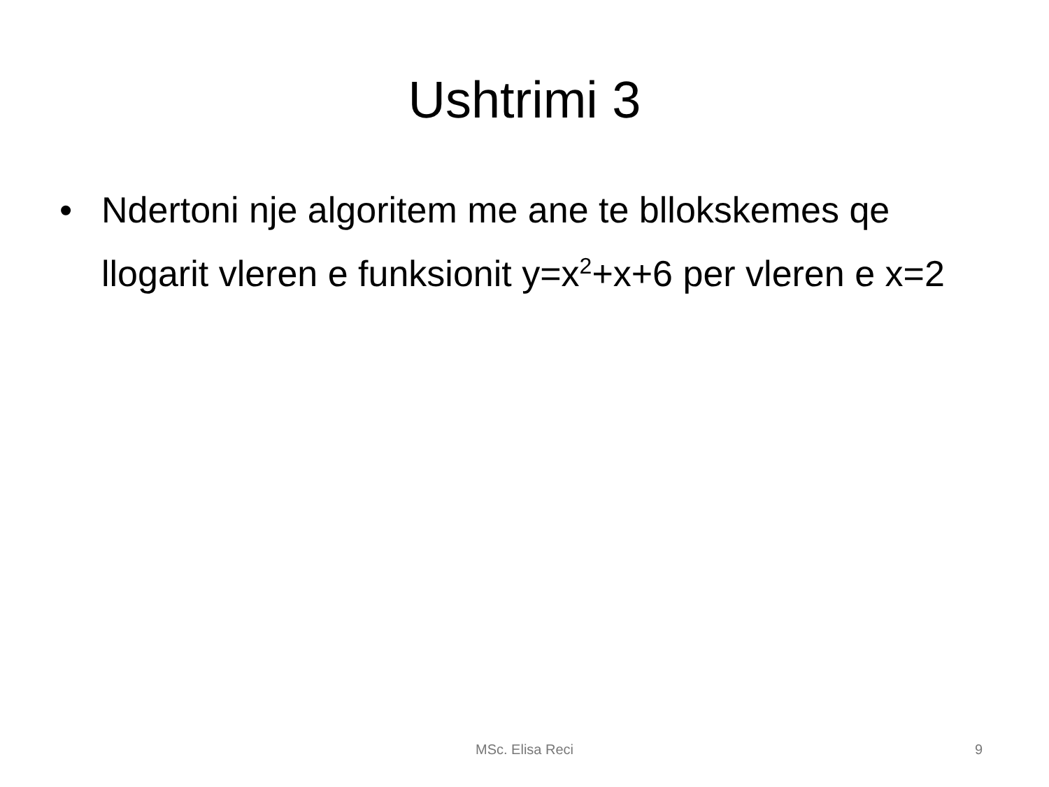Ushtrimi 3
• Ndertoni nje algoritem me ane te bllokskemes qe llogarit vleren e funksionit y=x<sup>2</sup>+x+6 per vleren e x=2
MSc. Elisa Reci
9